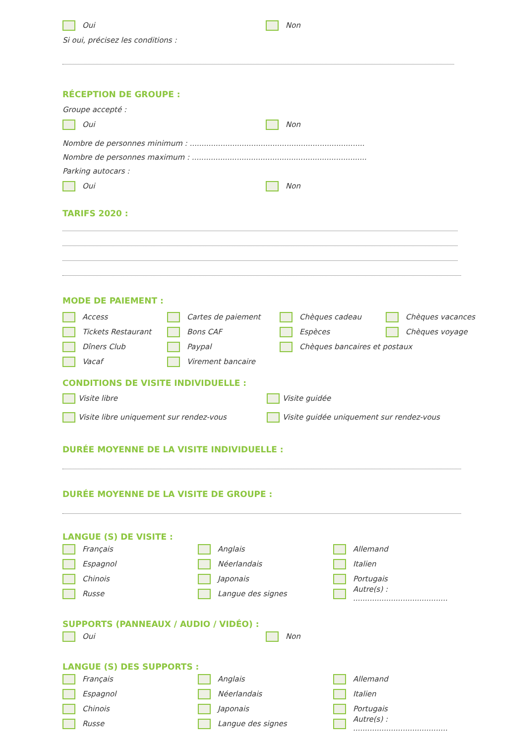Oui Non
Si oui, précisez les conditions :
RÉCEPTION DE GROUPE :
Groupe accepté :
Oui Non
Nombre de personnes minimum : ..........................................................................
Nombre de personnes maximum : ..........................................................................
Parking autocars :
Oui Non
TARIFS 2020 :
MODE DE PAIEMENT :
Access
Cartes de paiement
Chèques cadeau
Chèques vacances
Tickets Restaurant
Bons CAF
Espèces
Chèques voyage
Dîners Club
Paypal
Chèques bancaires et postaux
Vacaf
Virement bancaire
CONDITIONS DE VISITE INDIVIDUELLE :
Visite libre Visite guidée
Visite libre uniquement sur rendez-vous
Visite guidée uniquement sur rendez-vous
DURÉE MOYENNE DE LA VISITE INDIVIDUELLE :
DURÉE MOYENNE DE LA VISITE DE GROUPE :
LANGUE (S) DE VISITE :
Français
Anglais
Allemand
Espagnol
Néerlandais
Italien
Chinois
Japonais
Portugais
Russe
Langue des signes
Autre(s) : ........................................
SUPPORTS (PANNEAUX / AUDIO / VIDÉO) :
Oui Non
LANGUE (S) DES SUPPORTS :
Français
Anglais
Allemand
Espagnol
Néerlandais
Italien
Chinois
Japonais
Portugais
Russe
Langue des signes
Autre(s) : ........................................